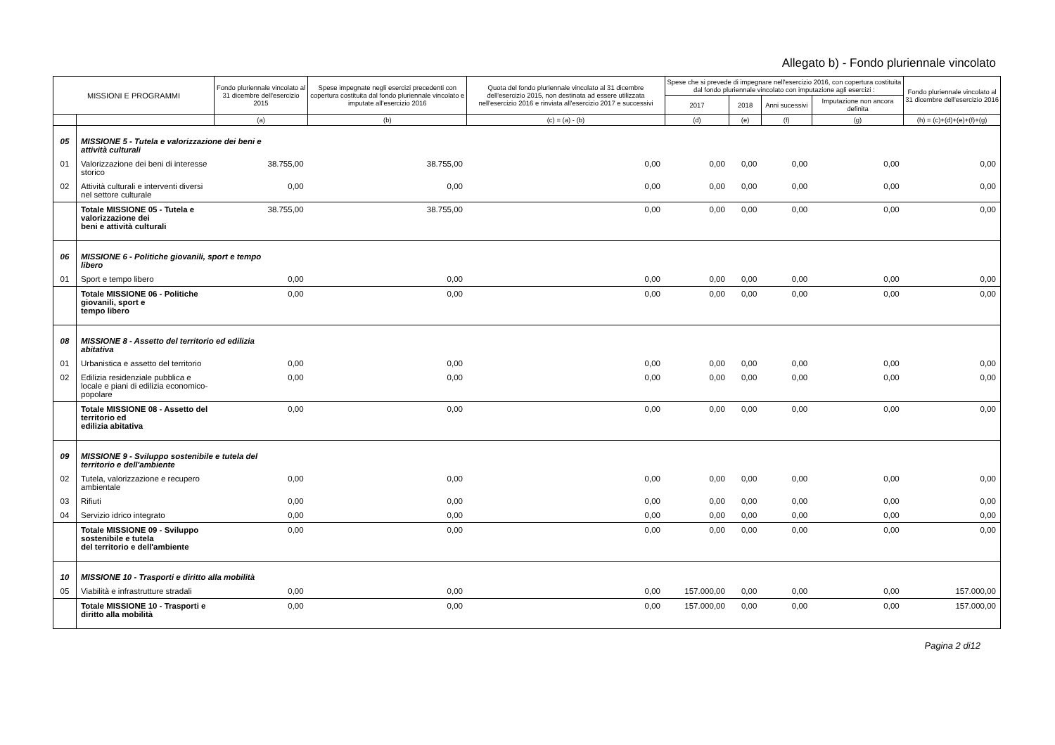Allegato b) - Fondo pluriennale vincolato
| MISSIONI E PROGRAMMI | | Fondo pluriennale vincolato al 31 dicembre dell'esercizio 2015 | Spese impegnate negli esercizi precedenti con copertura costituita dal fondo pluriennale vincolato e imputate all'esercizio 2016 | Quota del fondo pluriennale vincolato al 31 dicembre dell'esercizio 2015, non destinata ad essere utilizzata nell'esercizio 2016 e rinviata all'esercizio 2017 e successivi | Spese che si prevede di impegnare nell'esercizio 2016, con copertura costituita dal fondo pluriennale vincolato con imputazione agli esercizi : | | | | Fondo pluriennale vincolato al 31 dicembre dell'esercizio 2016 |
| --- | --- | --- | --- | --- | --- | --- | --- | --- | --- |
| | | | | | 2017 | 2018 | Anni sucessivi | Imputazione non ancora definita | |
| | | (a) | (b) | (c) = (a) - (b) | (d) | (e) | (f) | (g) | (h) = (c)+(d)+(e)+(f)+(g) |
| 05 | MISSIONE 5 - Tutela e valorizzazione dei beni e attività culturali | | | | | | | | |
| 01 | Valorizzazione dei beni di interesse storico | 38.755,00 | 38.755,00 | 0,00 | 0,00 | 0,00 | 0,00 | 0,00 | 0,00 |
| 02 | Attività culturali e interventi diversi nel settore culturale | 0,00 | 0,00 | 0,00 | 0,00 | 0,00 | 0,00 | 0,00 | 0,00 |
| | Totale MISSIONE 05 - Tutela e valorizzazione dei beni e attività culturali | 38.755,00 | 38.755,00 | 0,00 | 0,00 | 0,00 | 0,00 | 0,00 | 0,00 |
| 06 | MISSIONE 6 - Politiche giovanili, sport e tempo libero | | | | | | | | |
| 01 | Sport e tempo libero | 0,00 | 0,00 | 0,00 | 0,00 | 0,00 | 0,00 | 0,00 | 0,00 |
| | Totale MISSIONE 06 - Politiche giovanili, sport e tempo libero | 0,00 | 0,00 | 0,00 | 0,00 | 0,00 | 0,00 | 0,00 | 0,00 |
| 08 | MISSIONE 8 - Assetto del territorio ed edilizia abitativa | | | | | | | | |
| 01 | Urbanistica e assetto del territorio | 0,00 | 0,00 | 0,00 | 0,00 | 0,00 | 0,00 | 0,00 | 0,00 |
| 02 | Edilizia residenziale pubblica e locale e piani di edilizia economico-popolare | 0,00 | 0,00 | 0,00 | 0,00 | 0,00 | 0,00 | 0,00 | 0,00 |
| | Totale MISSIONE 08 - Assetto del territorio ed edilizia abitativa | 0,00 | 0,00 | 0,00 | 0,00 | 0,00 | 0,00 | 0,00 | 0,00 |
| 09 | MISSIONE 9 - Sviluppo sostenibile e tutela del territorio e dell'ambiente | | | | | | | | |
| 02 | Tutela, valorizzazione e recupero ambientale | 0,00 | 0,00 | 0,00 | 0,00 | 0,00 | 0,00 | 0,00 | 0,00 |
| 03 | Rifiuti | 0,00 | 0,00 | 0,00 | 0,00 | 0,00 | 0,00 | 0,00 | 0,00 |
| 04 | Servizio idrico integrato | 0,00 | 0,00 | 0,00 | 0,00 | 0,00 | 0,00 | 0,00 | 0,00 |
| | Totale MISSIONE 09 - Sviluppo sostenibile e tutela del territorio e dell'ambiente | 0,00 | 0,00 | 0,00 | 0,00 | 0,00 | 0,00 | 0,00 | 0,00 |
| 10 | MISSIONE 10 - Trasporti e diritto alla mobilità | | | | | | | | |
| 05 | Viabilità e infrastrutture stradali | 0,00 | 0,00 | 0,00 | 157.000,00 | 0,00 | 0,00 | 0,00 | 157.000,00 |
| | Totale MISSIONE 10 - Trasporti e diritto alla mobilità | 0,00 | 0,00 | 0,00 | 157.000,00 | 0,00 | 0,00 | 0,00 | 157.000,00 |
Pagina 2 di12